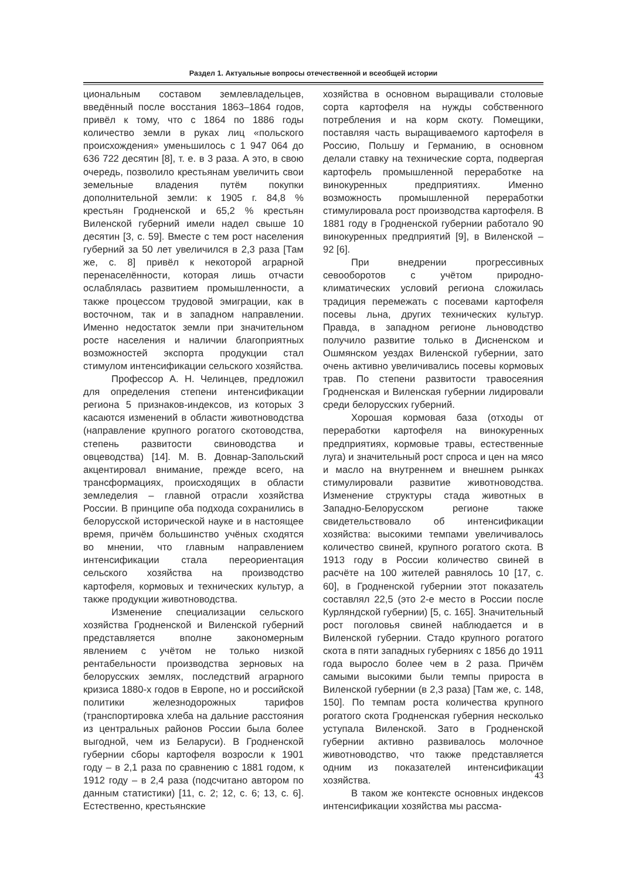Раздел 1. Актуальные вопросы отечественной и всеобщей истории
циональным составом землевладельцев, введённый после восстания 1863–1864 годов, привёл к тому, что с 1864 по 1886 годы количество земли в руках лиц «польского происхождения» уменьшилось с 1 947 064 до 636 722 десятин [8], т. е. в 3 раза. А это, в свою очередь, позволило крестьянам увеличить свои земельные владения путём покупки дополнительной земли: к 1905 г. 84,8 % крестьян Гродненской и 65,2 % крестьян Виленской губерний имели надел свыше 10 десятин [3, с. 59]. Вместе с тем рост населения губерний за 50 лет увеличился в 2,3 раза [Там же, с. 8] привёл к некоторой аграрной перенаселённости, которая лишь отчасти ослаблялась развитием промышленности, а также процессом трудовой эмиграции, как в восточном, так и в западном направлении. Именно недостаток земли при значительном росте населения и наличии благоприятных возможностей экспорта продукции стал стимулом интенсификации сельского хозяйства.
Профессор А. Н. Челинцев, предложил для определения степени интенсификации региона 5 признаков-индексов, из которых 3 касаются изменений в области животноводства (направление крупного рогатого скотоводства, степень развитости свиноводства и овцеводства) [14]. М. В. Довнар-Запольский акцентировал внимание, прежде всего, на трансформациях, происходящих в области земледелия – главной отрасли хозяйства России. В принципе оба подхода сохранились в белорусской исторической науке и в настоящее время, причём большинство учёных сходятся во мнении, что главным направлением интенсификации стала переориентация сельского хозяйства на производство картофеля, кормовых и технических культур, а также продукции животноводства.
Изменение специализации сельского хозяйства Гродненской и Виленской губерний представляется вполне закономерным явлением с учётом не только низкой рентабельности производства зерновых на белорусских землях, последствий аграрного кризиса 1880-х годов в Европе, но и российской политики железнодорожных тарифов (транспортировка хлеба на дальние расстояния из центральных районов России была более выгодной, чем из Беларуси). В Гродненской губернии сборы картофеля возросли к 1901 году – в 2,1 раза по сравнению с 1881 годом, к 1912 году – в 2,4 раза (подсчитано автором по данным статистики) [11, с. 2; 12, с. 6; 13, с. 6]. Естественно, крестьянские
хозяйства в основном выращивали столовые сорта картофеля на нужды собственного потребления и на корм скоту. Помещики, поставляя часть выращиваемого картофеля в Россию, Польшу и Германию, в основном делали ставку на технические сорта, подвергая картофель промышленной переработке на винокуренных предприятиях. Именно возможность промышленной переработки стимулировала рост производства картофеля. В 1881 году в Гродненской губернии работало 90 винокуренных предприятий [9], в Виленской – 92 [6].
При внедрении прогрессивных севооборотов с учётом природно-климатических условий региона сложилась традиция перемежать с посевами картофеля посевы льна, других технических культур. Правда, в западном регионе льноводство получило развитие только в Дисненском и Ошмянском уездах Виленской губернии, зато очень активно увеличивались посевы кормовых трав. По степени развитости травосеяния Гродненская и Виленская губернии лидировали среди белорусских губерний.
Хорошая кормовая база (отходы от переработки картофеля на винокуренных предприятиях, кормовые травы, естественные луга) и значительный рост спроса и цен на мясо и масло на внутреннем и внешнем рынках стимулировали развитие животноводства. Изменение структуры стада животных в Западно-Белорусском регионе также свидетельствовало об интенсификации хозяйства: высокими темпами увеличивалось количество свиней, крупного рогатого скота. В 1913 году в России количество свиней в расчёте на 100 жителей равнялось 10 [17, с. 60], в Гродненской губернии этот показатель составлял 22,5 (это 2-е место в России после Курляндской губернии) [5, с. 165]. Значительный рост поголовья свиней наблюдается и в Виленской губернии. Стадо крупного рогатого скота в пяти западных губерниях с 1856 до 1911 года выросло более чем в 2 раза. Причём самыми высокими были темпы прироста в Виленской губернии (в 2,3 раза) [Там же, с. 148, 150]. По темпам роста количества крупного рогатого скота Гродненская губерния несколько уступала Виленской. Зато в Гродненской губернии активно развивалось молочное животноводство, что также представляется одним из показателей интенсификации хозяйства.
В таком же контексте основных индексов интенсификации хозяйства мы рассма-
43